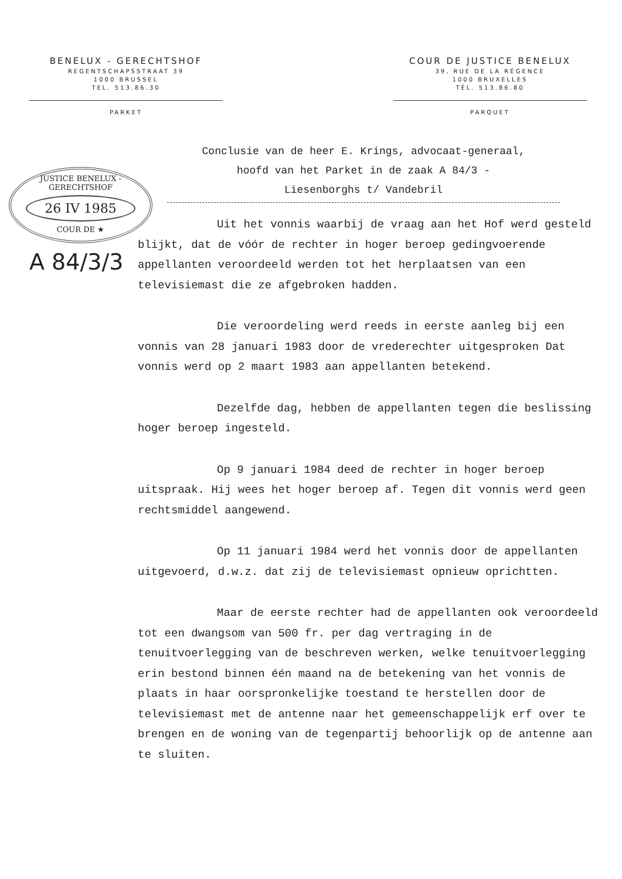BENELUX - GERECHTSHOF
REGENTSCHAPSSTRAAT 39
1000 BRUSSEL
TEL. 513.86.30
PARKET
COUR DE JUSTICE BENELUX
39, RUE DE LA RÉGENCE
1000 BRUXELLES
TÉL. 513.86.80
PARQUET
JUSTICE BENELUX - GERECHTSHOF
26 IV 1985
COUR DE ★
A 84/3/3
Conclusie van de heer E. Krings, advocaat-generaal,
hoofd van het Parket in de zaak A 84/3 -
Liesenborghs t/ Vandebril
Uit het vonnis waarbij de vraag aan het Hof werd gesteld blijkt, dat de vóór de rechter in hoger beroep gedingvoerende appellanten veroordeeld werden tot het herplaatsen van een televisiemast die ze afgebroken hadden.
Die veroordeling werd reeds in eerste aanleg bij een vonnis van 28 januari 1983 door de vrederechter uitgesproken Dat vonnis werd op 2 maart 1983 aan appellanten betekend.
Dezelfde dag, hebben de appellanten tegen die beslissing hoger beroep ingesteld.
Op 9 januari 1984 deed de rechter in hoger beroep uitspraak. Hij wees het hoger beroep af. Tegen dit vonnis werd geen rechtsmiddel aangewend.
Op 11 januari 1984 werd het vonnis door de appellanten uitgevoerd, d.w.z. dat zij de televisiemast opnieuw oprichtten.
Maar de eerste rechter had de appellanten ook veroordeeld tot een dwangsom van 500 fr. per dag vertraging in de tenuitvoerlegging van de beschreven werken, welke tenuitvoerlegging erin bestond binnen één maand na de betekening van het vonnis de plaats in haar oorspronkelijke toestand te herstellen door de televisiemast met de antenne naar het gemeenschappelijk erf over te brengen en de woning van de tegenpartij behoorlijk op de antenne aan te sluiten.